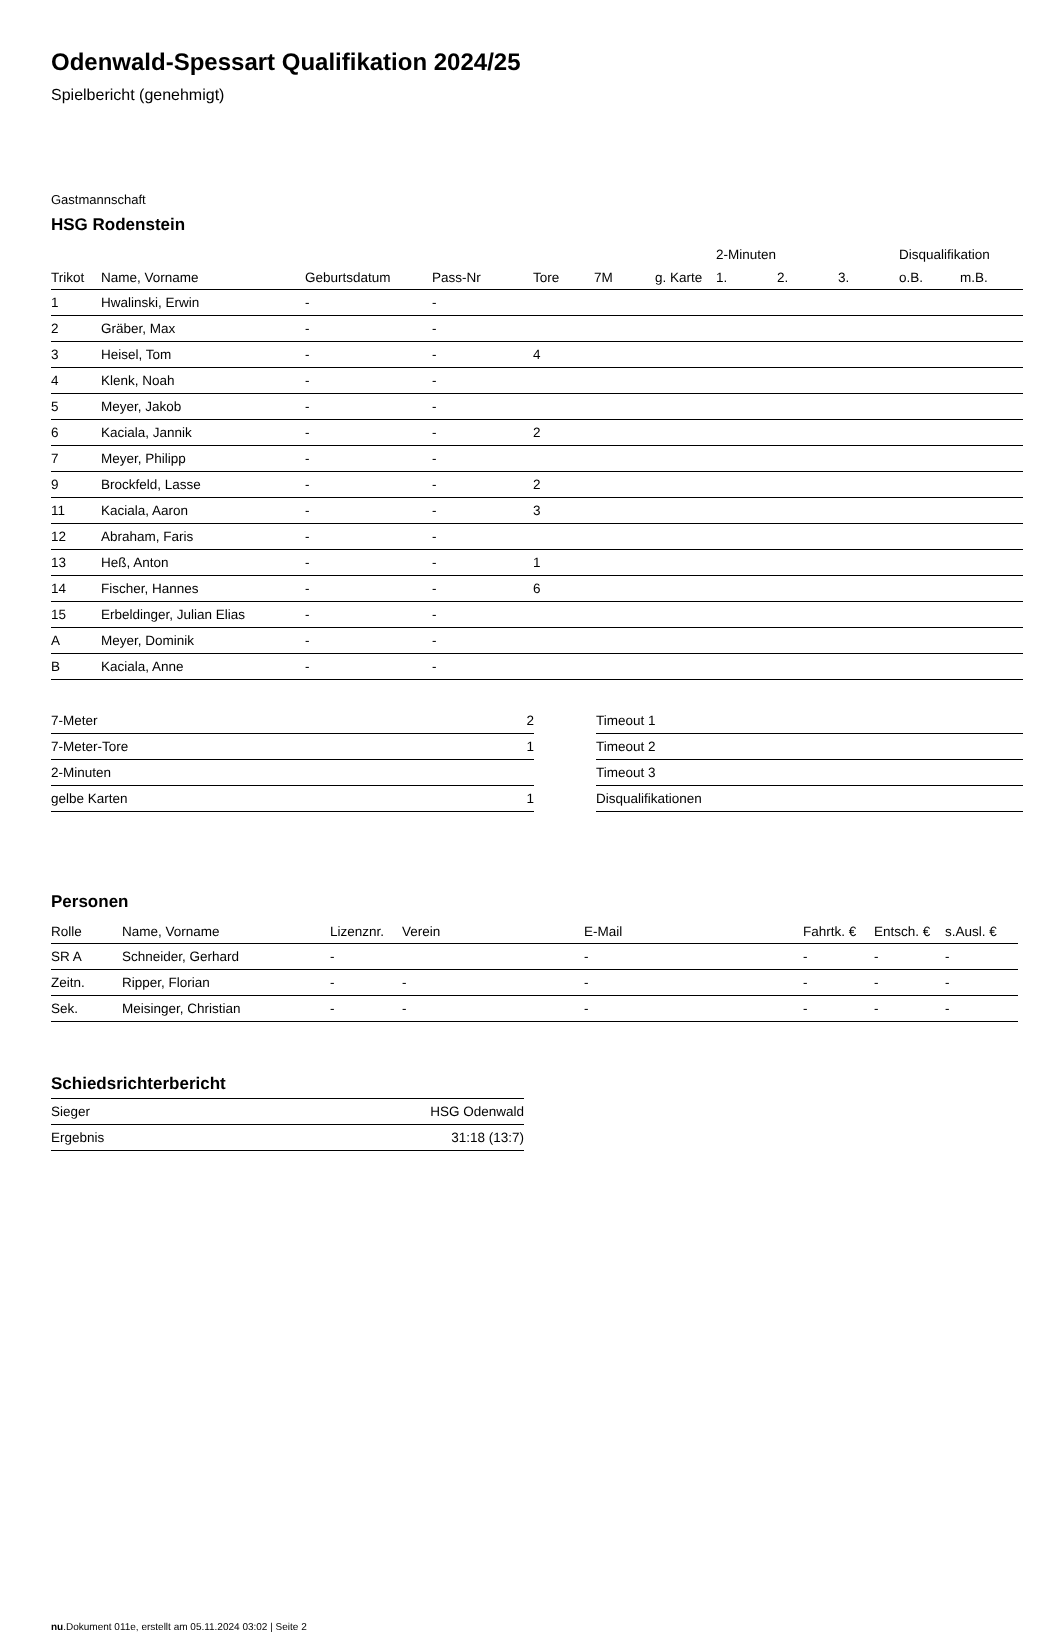Odenwald-Spessart Qualifikation 2024/25
Spielbericht (genehmigt)
Gastmannschaft
HSG Rodenstein
| | | | | | | | 2-Minuten | | | Disqualifikation | |
| --- | --- | --- | --- | --- | --- | --- | --- | --- | --- | --- | --- |
| Trikot | Name, Vorname | Geburtsdatum | Pass-Nr | Tore | 7M | g. Karte | 1. | 2. | 3. | o.B. | m.B. |
| 1 | Hwalinski, Erwin | - | - | | | | | | | | |
| 2 | Gräber, Max | - | - | | | | | | | | |
| 3 | Heisel, Tom | - | - | 4 | | | | | | | |
| 4 | Klenk, Noah | - | - | | | | | | | | |
| 5 | Meyer, Jakob | - | - | | | | | | | | |
| 6 | Kaciala, Jannik | - | - | 2 | | | | | | | |
| 7 | Meyer, Philipp | - | - | | | | | | | | |
| 9 | Brockfeld, Lasse | - | - | 2 | | | | | | | |
| 11 | Kaciala, Aaron | - | - | 3 | | | | | | | |
| 12 | Abraham, Faris | - | - | | | | | | | | |
| 13 | Heß, Anton | - | - | 1 | | | | | | | |
| 14 | Fischer, Hannes | - | - | 6 | | | | | | | |
| 15 | Erbeldinger, Julian Elias | - | - | | | | | | | | |
| A | Meyer, Dominik | - | - | | | | | | | | |
| B | Kaciala, Anne | - | - | | | | | | | | |
| 7-Meter | 2 |
| 7-Meter-Tore | 1 |
| 2-Minuten | |
| gelbe Karten | 1 |
| Timeout 1 |
| Timeout 2 |
| Timeout 3 |
| Disqualifikationen |
Personen
| Rolle | Name, Vorname | Lizenznr. | Verein | E-Mail | Fahrtk. € | Entsch. € | s.Ausl. € |
| --- | --- | --- | --- | --- | --- | --- | --- |
| SR A | Schneider, Gerhard | - | | - | - | - | - |
| Zeitn. | Ripper, Florian | - | - | - | - | - | - |
| Sek. | Meisinger, Christian | - | - | - | - | - | - |
Schiedsrichterbericht
| Sieger | HSG Odenwald |
| Ergebnis | 31:18 (13:7) |
nu.Dokument 011e, erstellt am 05.11.2024 03:02 | Seite 2